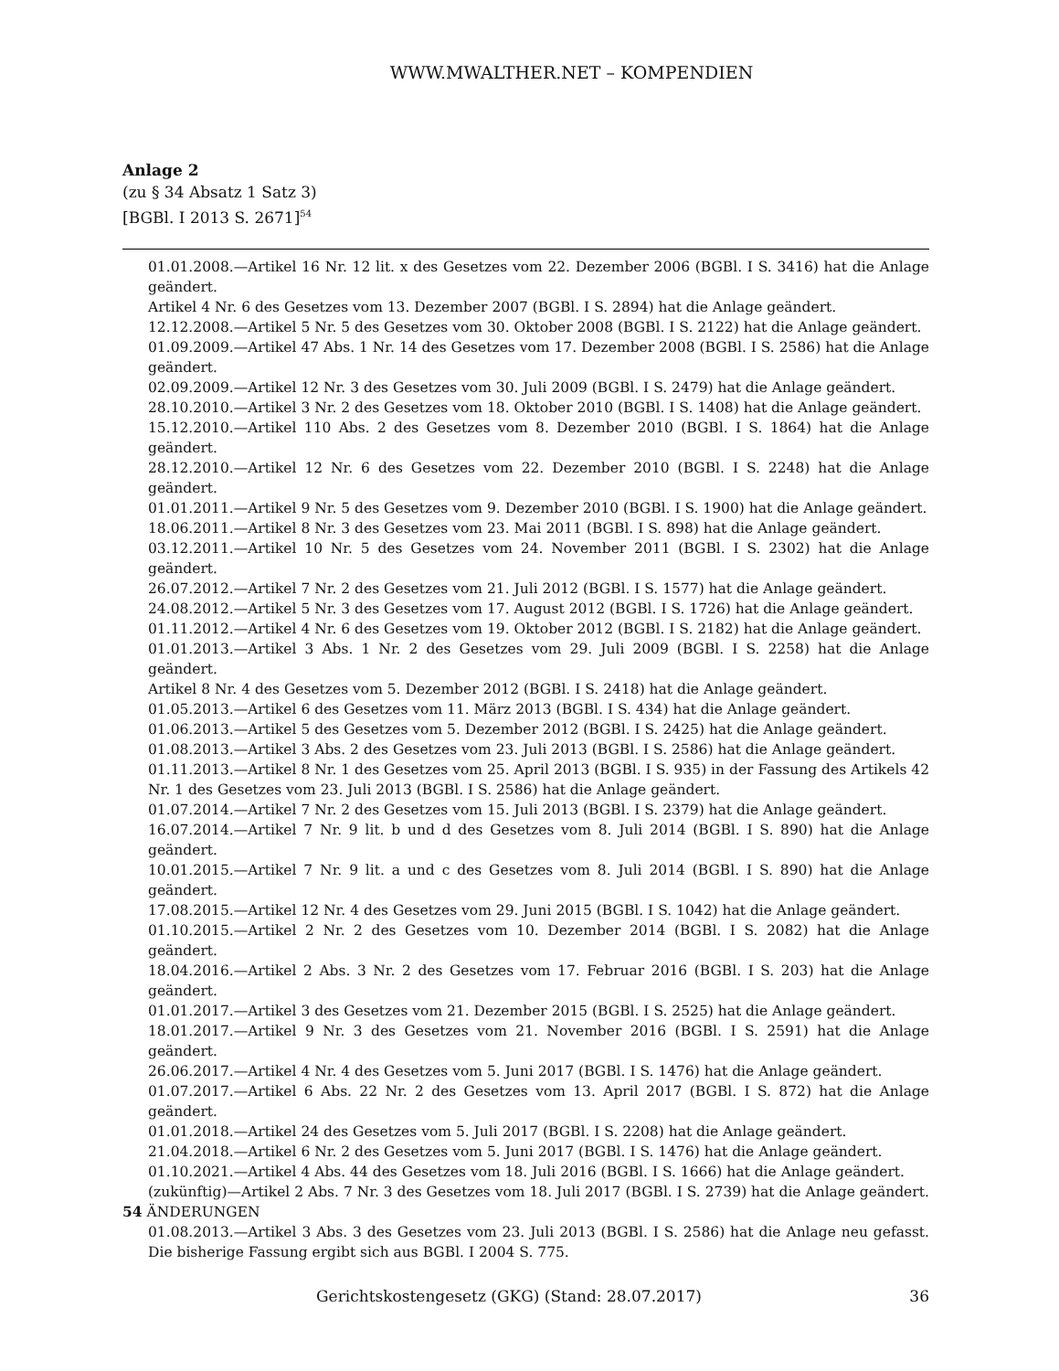WWW.MWALTHER.NET – KOMPENDIEN
Anlage 2
(zu § 34 Absatz 1 Satz 3)
[BGBl. I 2013 S. 2671]<sup>54</sup>
01.01.2008.—Artikel 16 Nr. 12 lit. x des Gesetzes vom 22. Dezember 2006 (BGBl. I S. 3416) hat die Anlage geändert.
Artikel 4 Nr. 6 des Gesetzes vom 13. Dezember 2007 (BGBl. I S. 2894) hat die Anlage geändert.
12.12.2008.—Artikel 5 Nr. 5 des Gesetzes vom 30. Oktober 2008 (BGBl. I S. 2122) hat die Anlage geändert.
01.09.2009.—Artikel 47 Abs. 1 Nr. 14 des Gesetzes vom 17. Dezember 2008 (BGBl. I S. 2586) hat die Anlage geändert.
02.09.2009.—Artikel 12 Nr. 3 des Gesetzes vom 30. Juli 2009 (BGBl. I S. 2479) hat die Anlage geändert.
28.10.2010.—Artikel 3 Nr. 2 des Gesetzes vom 18. Oktober 2010 (BGBl. I S. 1408) hat die Anlage geändert.
15.12.2010.—Artikel 110 Abs. 2 des Gesetzes vom 8. Dezember 2010 (BGBl. I S. 1864) hat die Anlage geändert.
28.12.2010.—Artikel 12 Nr. 6 des Gesetzes vom 22. Dezember 2010 (BGBl. I S. 2248) hat die Anlage geändert.
01.01.2011.—Artikel 9 Nr. 5 des Gesetzes vom 9. Dezember 2010 (BGBl. I S. 1900) hat die Anlage geändert.
18.06.2011.—Artikel 8 Nr. 3 des Gesetzes vom 23. Mai 2011 (BGBl. I S. 898) hat die Anlage geändert.
03.12.2011.—Artikel 10 Nr. 5 des Gesetzes vom 24. November 2011 (BGBl. I S. 2302) hat die Anlage geändert.
26.07.2012.—Artikel 7 Nr. 2 des Gesetzes vom 21. Juli 2012 (BGBl. I S. 1577) hat die Anlage geändert.
24.08.2012.—Artikel 5 Nr. 3 des Gesetzes vom 17. August 2012 (BGBl. I S. 1726) hat die Anlage geändert.
01.11.2012.—Artikel 4 Nr. 6 des Gesetzes vom 19. Oktober 2012 (BGBl. I S. 2182) hat die Anlage geändert.
01.01.2013.—Artikel 3 Abs. 1 Nr. 2 des Gesetzes vom 29. Juli 2009 (BGBl. I S. 2258) hat die Anlage geändert.
Artikel 8 Nr. 4 des Gesetzes vom 5. Dezember 2012 (BGBl. I S. 2418) hat die Anlage geändert.
01.05.2013.—Artikel 6 des Gesetzes vom 11. März 2013 (BGBl. I S. 434) hat die Anlage geändert.
01.06.2013.—Artikel 5 des Gesetzes vom 5. Dezember 2012 (BGBl. I S. 2425) hat die Anlage geändert.
01.08.2013.—Artikel 3 Abs. 2 des Gesetzes vom 23. Juli 2013 (BGBl. I S. 2586) hat die Anlage geändert.
01.11.2013.—Artikel 8 Nr. 1 des Gesetzes vom 25. April 2013 (BGBl. I S. 935) in der Fassung des Artikels 42 Nr. 1 des Gesetzes vom 23. Juli 2013 (BGBl. I S. 2586) hat die Anlage geändert.
01.07.2014.—Artikel 7 Nr. 2 des Gesetzes vom 15. Juli 2013 (BGBl. I S. 2379) hat die Anlage geändert.
16.07.2014.—Artikel 7 Nr. 9 lit. b und d des Gesetzes vom 8. Juli 2014 (BGBl. I S. 890) hat die Anlage geändert.
10.01.2015.—Artikel 7 Nr. 9 lit. a und c des Gesetzes vom 8. Juli 2014 (BGBl. I S. 890) hat die Anlage geändert.
17.08.2015.—Artikel 12 Nr. 4 des Gesetzes vom 29. Juni 2015 (BGBl. I S. 1042) hat die Anlage geändert.
01.10.2015.—Artikel 2 Nr. 2 des Gesetzes vom 10. Dezember 2014 (BGBl. I S. 2082) hat die Anlage geändert.
18.04.2016.—Artikel 2 Abs. 3 Nr. 2 des Gesetzes vom 17. Februar 2016 (BGBl. I S. 203) hat die Anlage geändert.
01.01.2017.—Artikel 3 des Gesetzes vom 21. Dezember 2015 (BGBl. I S. 2525) hat die Anlage geändert.
18.01.2017.—Artikel 9 Nr. 3 des Gesetzes vom 21. November 2016 (BGBl. I S. 2591) hat die Anlage geändert.
26.06.2017.—Artikel 4 Nr. 4 des Gesetzes vom 5. Juni 2017 (BGBl. I S. 1476) hat die Anlage geändert.
01.07.2017.—Artikel 6 Abs. 22 Nr. 2 des Gesetzes vom 13. April 2017 (BGBl. I S. 872) hat die Anlage geändert.
01.01.2018.—Artikel 24 des Gesetzes vom 5. Juli 2017 (BGBl. I S. 2208) hat die Anlage geändert.
21.04.2018.—Artikel 6 Nr. 2 des Gesetzes vom 5. Juni 2017 (BGBl. I S. 1476) hat die Anlage geändert.
01.10.2021.—Artikel 4 Abs. 44 des Gesetzes vom 18. Juli 2016 (BGBl. I S. 1666) hat die Anlage geändert.
(zukünftig)—Artikel 2 Abs. 7 Nr. 3 des Gesetzes vom 18. Juli 2017 (BGBl. I S. 2739) hat die Anlage geändert.
54 ÄNDERUNGEN
01.08.2013.—Artikel 3 Abs. 3 des Gesetzes vom 23. Juli 2013 (BGBl. I S. 2586) hat die Anlage neu gefasst. Die bisherige Fassung ergibt sich aus BGBl. I 2004 S. 775.
Gerichtskostengesetz (GKG) (Stand: 28.07.2017) 36